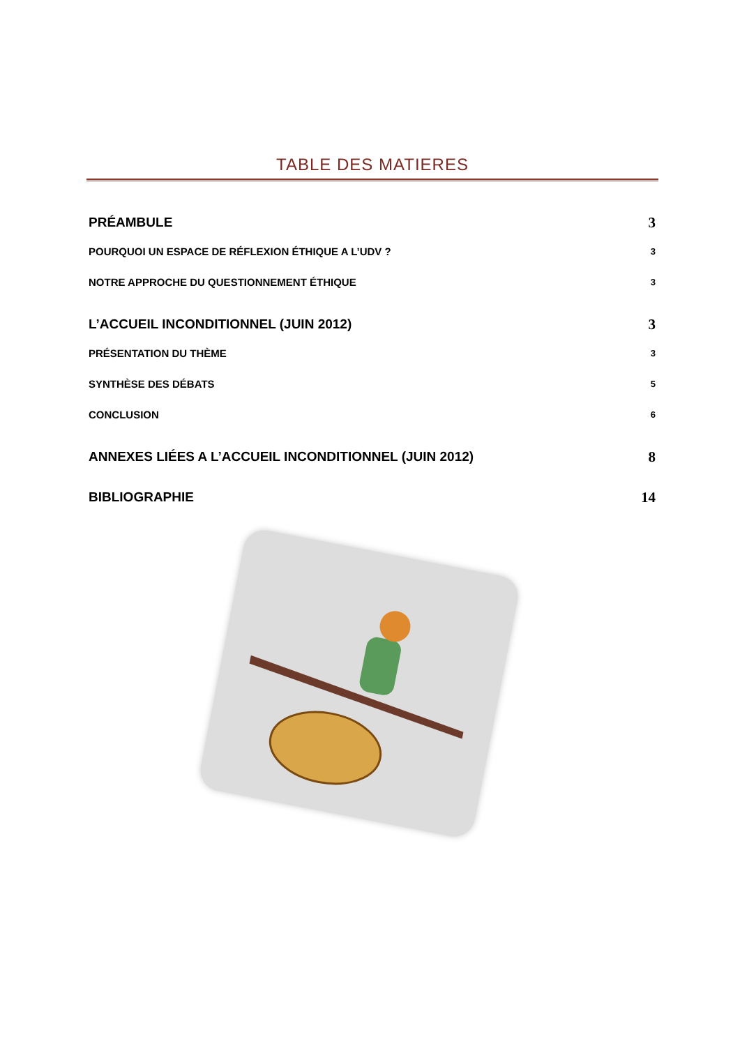TABLE DES MATIERES
PRÉAMBULE 3
POURQUOI UN ESPACE DE RÉFLEXION ÉTHIQUE A L’UDV ? 3
NOTRE APPROCHE DU QUESTIONNEMENT ÉTHIQUE 3
L’ACCUEIL INCONDITIONNEL (JUIN 2012) 3
PRÉSENTATION DU THÈME 3
SYNTHÈSE DES DÉBATS 5
CONCLUSION 6
ANNEXES LIÉES A L’ACCUEIL INCONDITIONNEL (JUIN 2012) 8
BIBLIOGRAPHIE 14